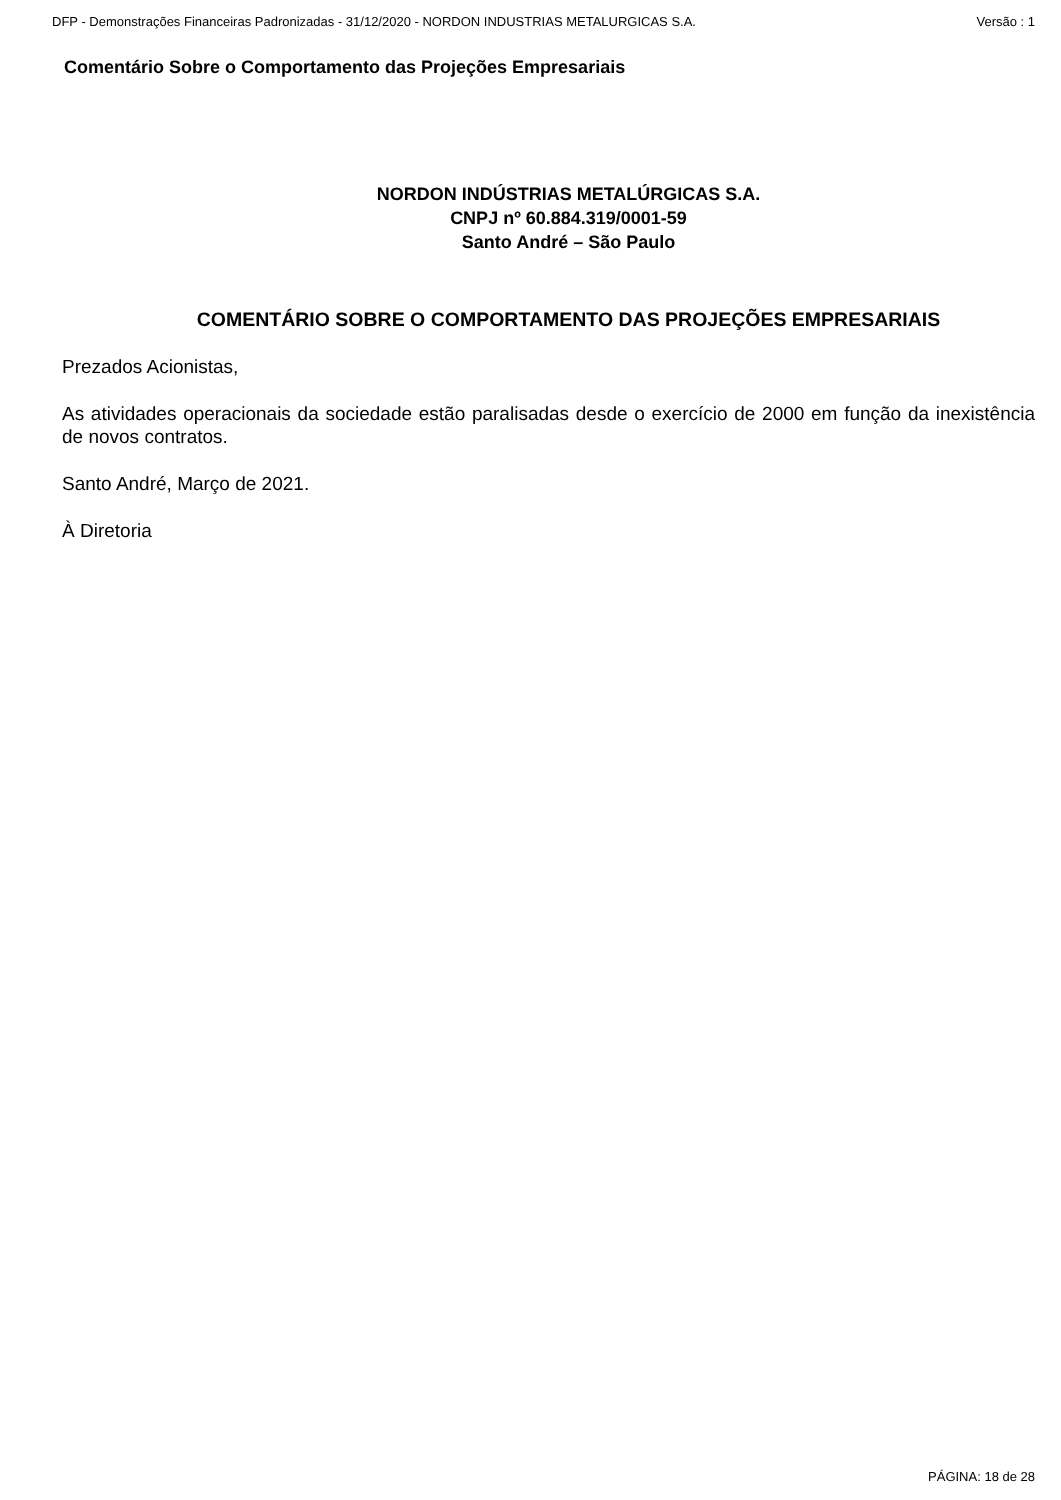DFP - Demonstrações Financeiras Padronizadas - 31/12/2020 - NORDON INDUSTRIAS METALURGICAS S.A. Versão : 1
Comentário Sobre o Comportamento das Projeções Empresariais
NORDON INDÚSTRIAS METALÚRGICAS S.A.
CNPJ nº 60.884.319/0001-59
Santo André – São Paulo
COMENTÁRIO SOBRE O COMPORTAMENTO DAS PROJEÇÕES EMPRESARIAIS
Prezados Acionistas,
As atividades operacionais da sociedade estão paralisadas desde o exercício de 2000 em função da inexistência de novos contratos.
Santo André, Março de 2021.
À Diretoria
PÁGINA: 18 de 28